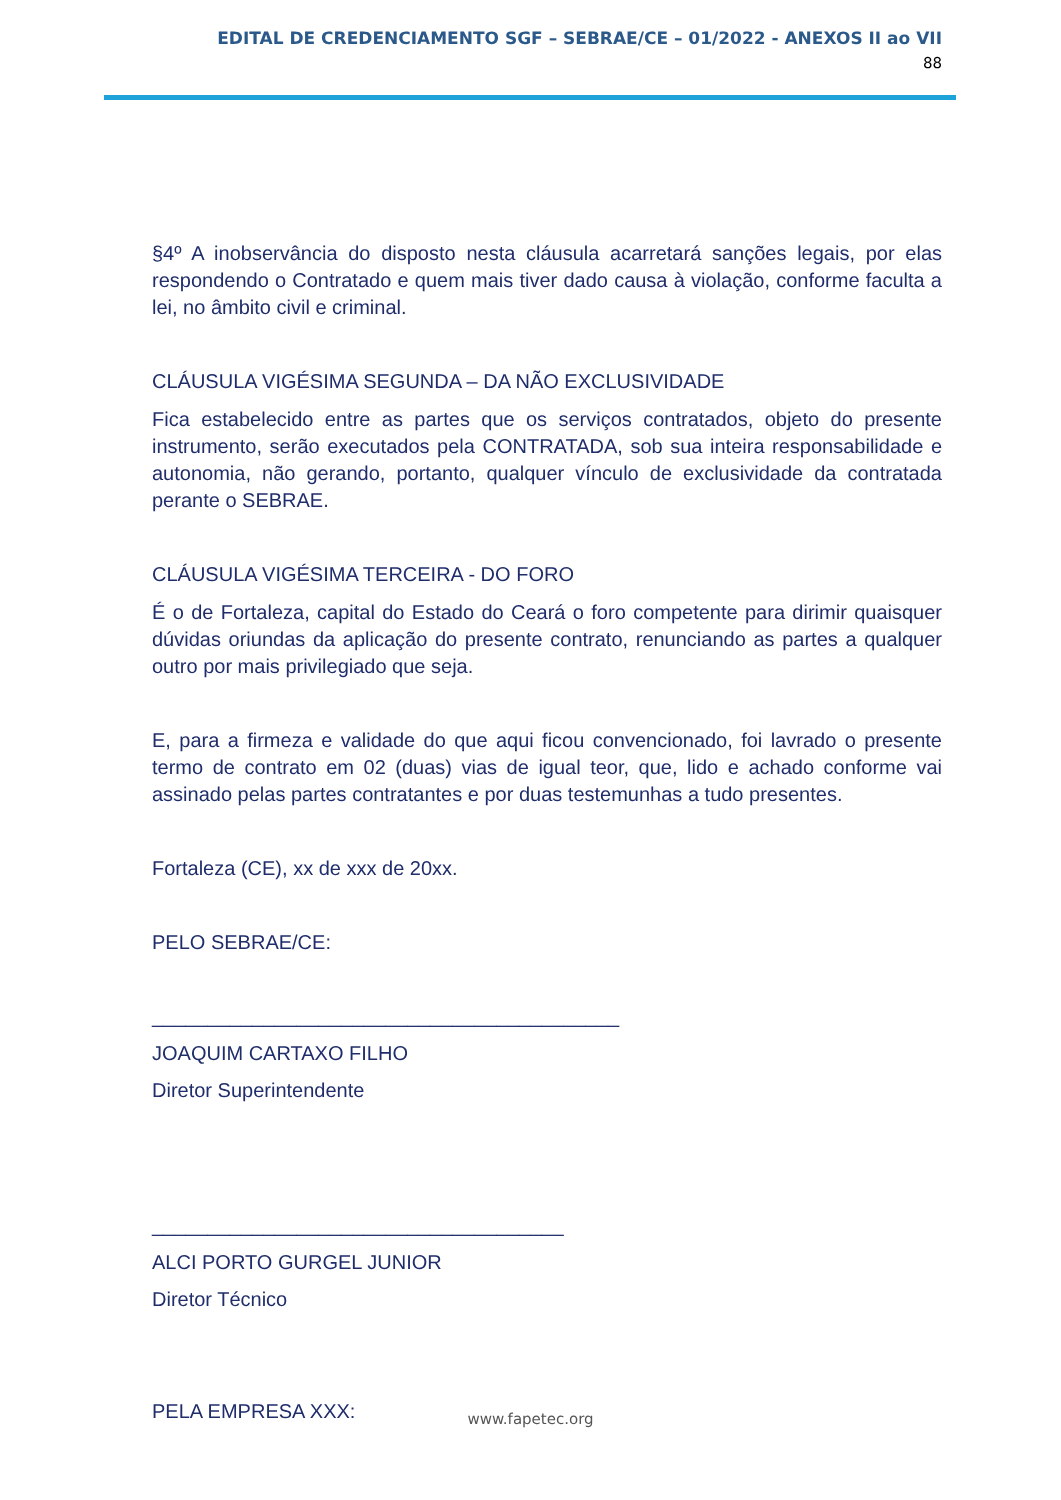EDITAL DE CREDENCIAMENTO SGF – SEBRAE/CE – 01/2022 - ANEXOS II ao VII
88
§4º A inobservância do disposto nesta cláusula acarretará sanções legais, por elas respondendo o Contratado e quem mais tiver dado causa à violação, conforme faculta a lei, no âmbito civil e criminal.
CLÁUSULA VIGÉSIMA SEGUNDA – DA NÃO EXCLUSIVIDADE
Fica estabelecido entre as partes que os serviços contratados, objeto do presente instrumento, serão executados pela CONTRATADA, sob sua inteira responsabilidade e autonomia, não gerando, portanto, qualquer vínculo de exclusividade da contratada perante o SEBRAE.
CLÁUSULA VIGÉSIMA TERCEIRA - DO FORO
É o de Fortaleza, capital do Estado do Ceará o foro competente para dirimir quaisquer dúvidas oriundas da aplicação do presente contrato, renunciando as partes a qualquer outro por mais privilegiado que seja.
E, para a firmeza e validade do que aqui ficou convencionado, foi lavrado o presente termo de contrato em 02 (duas) vias de igual teor, que, lido e achado conforme vai assinado pelas partes contratantes e por duas testemunhas a tudo presentes.
Fortaleza (CE), xx de xxx de 20xx.
PELO SEBRAE/CE:
__________________________________________
JOAQUIM CARTAXO FILHO
Diretor Superintendente
_____________________________________
ALCI PORTO GURGEL JUNIOR
Diretor Técnico
PELA EMPRESA XXX:
www.fapetec.org